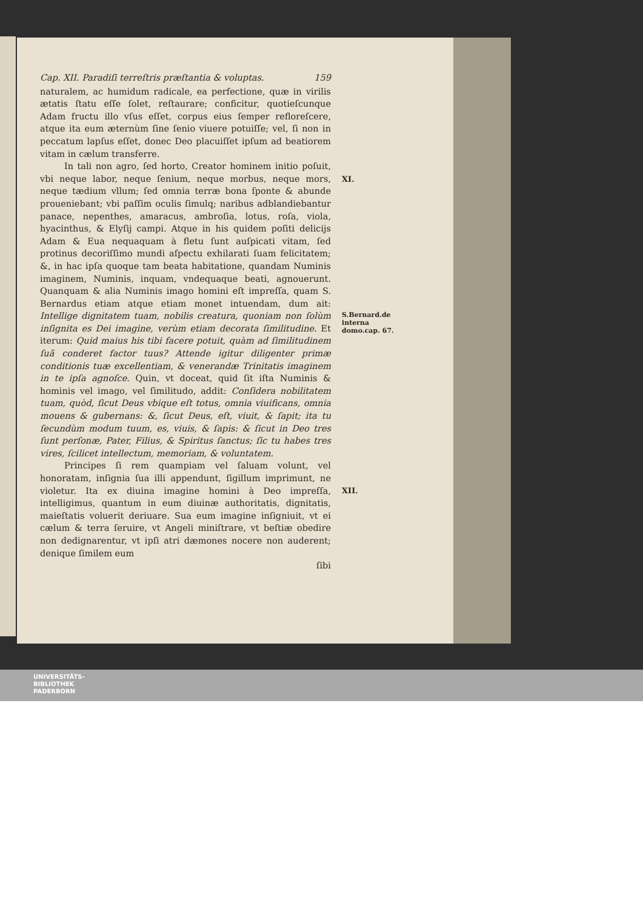Cap. XII. Paradiſi terreſtris præſtantia & voluptas. 159
naturalem, ac humidum radicale, ea perfectione, quæ in virilis ætatis ſtatu eſſe ſolet, reſtaurare; conficitur, quotieſcunque Adam fructu illo vſus eſſet, corpus eius ſemper refloreſcere, atque ita eum æternùm ſine ſenio viuere potuiſſe; vel, ſi non in peccatum lapſus eſſet, donec Deo placuiſſet ipſum ad beatiorem vitam in cælum transferre.
In tali non agro, ſed horto, Creator hominem initio poſuit, vbi neque labor, neque ſenium, neque morbus, neque mors, neque tædium vllum; ſed omnia terræ bona ſponte & abunde proueniebant; vbi paſſim oculis ſimulq; naribus adblandiebantur panace, nepenthes, amaracus, ambroſia, lotus, roſa, viola, hyacinthus, & Elyſij campi. Atque in his quidem poſiti delicijs Adam & Eua nequaquam à fletu ſunt auſpicati vitam, ſed protinus decoriſſimo mundi aſpectu exhilarati ſuam felicitatem; &, in hac ipſa quoque tam beata habitatione, quandam Numinis imaginem, Numinis, inquam, vndequaque beati, agnouerunt. Quanquam & alia Numinis imago homini eſt impreſſa, quam S. Bernardus etiam atque etiam monet intuendam, dum ait: Intellige dignitatem tuam, nobilis creatura, quoniam non ſolùm inſignita es Dei imagine, verùm etiam decorata ſimilitudine. Et iterum: Quid maius his tibi facere potuit, quàm ad ſimilitudinem ſuã conderet factor tuus? Attende igitur diligenter primæ conditionis tuæ excellentiam, & venerandæ Trinitatis imaginem in te ipſa agnoſce. Quin, vt doceat, quid ſit iſta Numinis & hominis vel imago, vel ſimilitudo, addit: Conſidera nobilitatem tuam, quòd, ſicut Deus vbique eſt totus, omnia viuificans, omnia mouens & gubernans: &, ſicut Deus, eſt, viuit, & ſapit; ita tu ſecundùm modum tuum, es, viuis, & ſapis: & ſicut in Deo tres ſunt perſonæ, Pater, Filius, & Spiritus ſanctus; ſic tu habes tres vires, ſcilicet intellectum, memoriam, & voluntatem.
Principes ſi rem quampiam vel ſaluam volunt, vel honoratam, inſignia ſua illi appendunt, ſigillum imprimunt, ne violetur. Ita ex diuina imagine homini à Deo impreſſa, intelligimus, quantum in eum diuinæ authoritatis, dignitatis, maieſtatis voluerit deriuare. Sua eum imagine inſigniuit, vt ei cælum & terra ſeruire, vt Angeli miniſtrare, vt beſtiæ obedire non dedignarentur, vt ipſi atri dæmones nocere non auderent; denique ſimilem eum
ſibi
XI.
S.Bernard.de interna domo.cap. 67.
XII.
UNIVERSITÄTS-
BIBLIOTHEK
PADERBORN